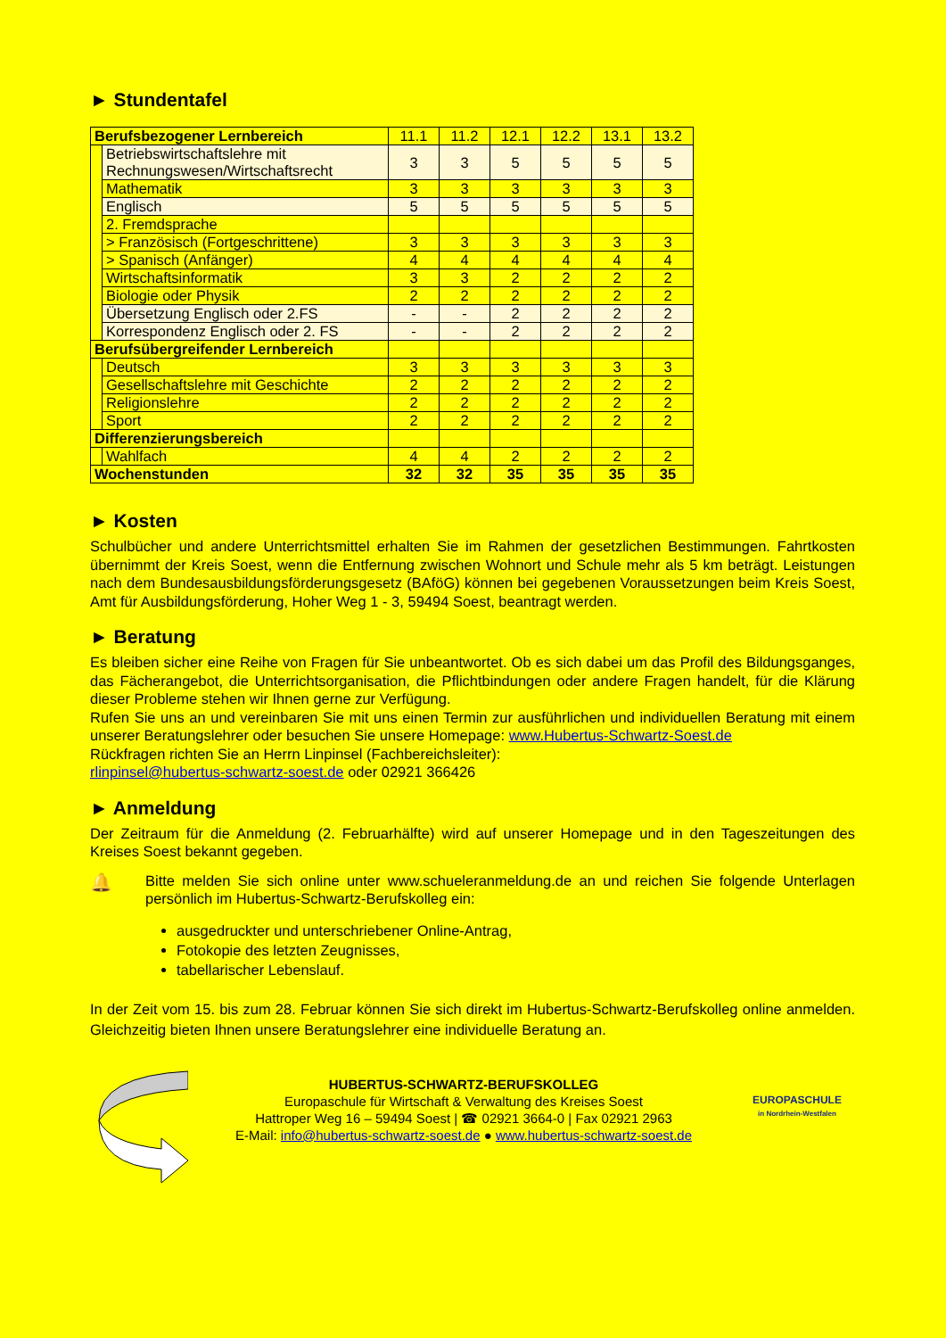► Stundentafel
| Berufsbezogener Lernbereich | | 11.1 | 11.2 | 12.1 | 12.2 | 13.1 | 13.2 |
| | Betriebswirtschaftslehre mit Rechnungswesen/Wirtschaftsrecht | 3 | 3 | 5 | 5 | 5 | 5 |
| | Mathematik | 3 | 3 | 3 | 3 | 3 | 3 |
| | Englisch | 5 | 5 | 5 | 5 | 5 | 5 |
| | 2. Fremdsprache | | | | | | |
| | > Französisch (Fortgeschrittene) | 3 | 3 | 3 | 3 | 3 | 3 |
| | > Spanisch (Anfänger) | 4 | 4 | 4 | 4 | 4 | 4 |
| | Wirtschaftsinformatik | 3 | 3 | 2 | 2 | 2 | 2 |
| | Biologie oder Physik | 2 | 2 | 2 | 2 | 2 | 2 |
| | Übersetzung Englisch oder 2.FS | - | - | 2 | 2 | 2 | 2 |
| | Korrespondenz Englisch oder 2. FS | - | - | 2 | 2 | 2 | 2 |
| Berufsübergreifender Lernbereich | | | | | | | |
| | Deutsch | 3 | 3 | 3 | 3 | 3 | 3 |
| | Gesellschaftslehre mit Geschichte | 2 | 2 | 2 | 2 | 2 | 2 |
| | Religionslehre | 2 | 2 | 2 | 2 | 2 | 2 |
| | Sport | 2 | 2 | 2 | 2 | 2 | 2 |
| Differenzierungsbereich | | | | | | | |
| | Wahlfach | 4 | 4 | 2 | 2 | 2 | 2 |
| Wochenstunden | | 32 | 32 | 35 | 35 | 35 | 35 |
► Kosten
Schulbücher und andere Unterrichtsmittel erhalten Sie im Rahmen der gesetzlichen Bestimmungen. Fahrtkosten übernimmt der Kreis Soest, wenn die Entfernung zwischen Wohnort und Schule mehr als 5 km beträgt. Leistungen nach dem Bundesausbildungsförderungsgesetz (BAföG) können bei gegebenen Voraussetzungen beim Kreis Soest, Amt für Ausbildungsförderung, Hoher Weg 1 - 3, 59494 Soest, beantragt werden.
► Beratung
Es bleiben sicher eine Reihe von Fragen für Sie unbeantwortet. Ob es sich dabei um das Profil des Bildungsganges, das Fächerangebot, die Unterrichtsorganisation, die Pflichtbindungen oder andere Fragen handelt, für die Klärung dieser Probleme stehen wir Ihnen gerne zur Verfügung.
Rufen Sie uns an und vereinbaren Sie mit uns einen Termin zur ausführlichen und individuellen Beratung mit einem unserer Beratungslehrer oder besuchen Sie unsere Homepage: www.Hubertus-Schwartz-Soest.de
Rückfragen richten Sie an Herrn Linpinsel (Fachbereichsleiter):
rlinpinsel@hubertus-schwartz-soest.de oder 02921 366426
► Anmeldung
Der Zeitraum für die Anmeldung (2. Februarhälfte) wird auf unserer Homepage und in den Tageszeitungen des Kreises Soest bekannt gegeben.
🔔
Bitte melden Sie sich online unter www.schueleranmeldung.de an und reichen Sie folgende Unterlagen persönlich im Hubertus-Schwartz-Berufskolleg ein:
ausgedruckter und unterschriebener Online-Antrag,
Fotokopie des letzten Zeugnisses,
tabellarischer Lebenslauf.
In der Zeit vom 15. bis zum 28. Februar können Sie sich direkt im Hubertus-Schwartz-Berufskolleg online anmelden. Gleichzeitig bieten Ihnen unsere Beratungslehrer eine individuelle Beratung an.
HUBERTUS-SCHWARTZ-BERUFSKOLLEG
Europaschule für Wirtschaft & Verwaltung des Kreises Soest
Hattroper Weg 16 – 59494 Soest | ☎ 02921 3664-0 | Fax 02921 2963
E-Mail: info@hubertus-schwartz-soest.de ● www.hubertus-schwartz-soest.de
EUROPASCHULE
in Nordrhein-Westfalen